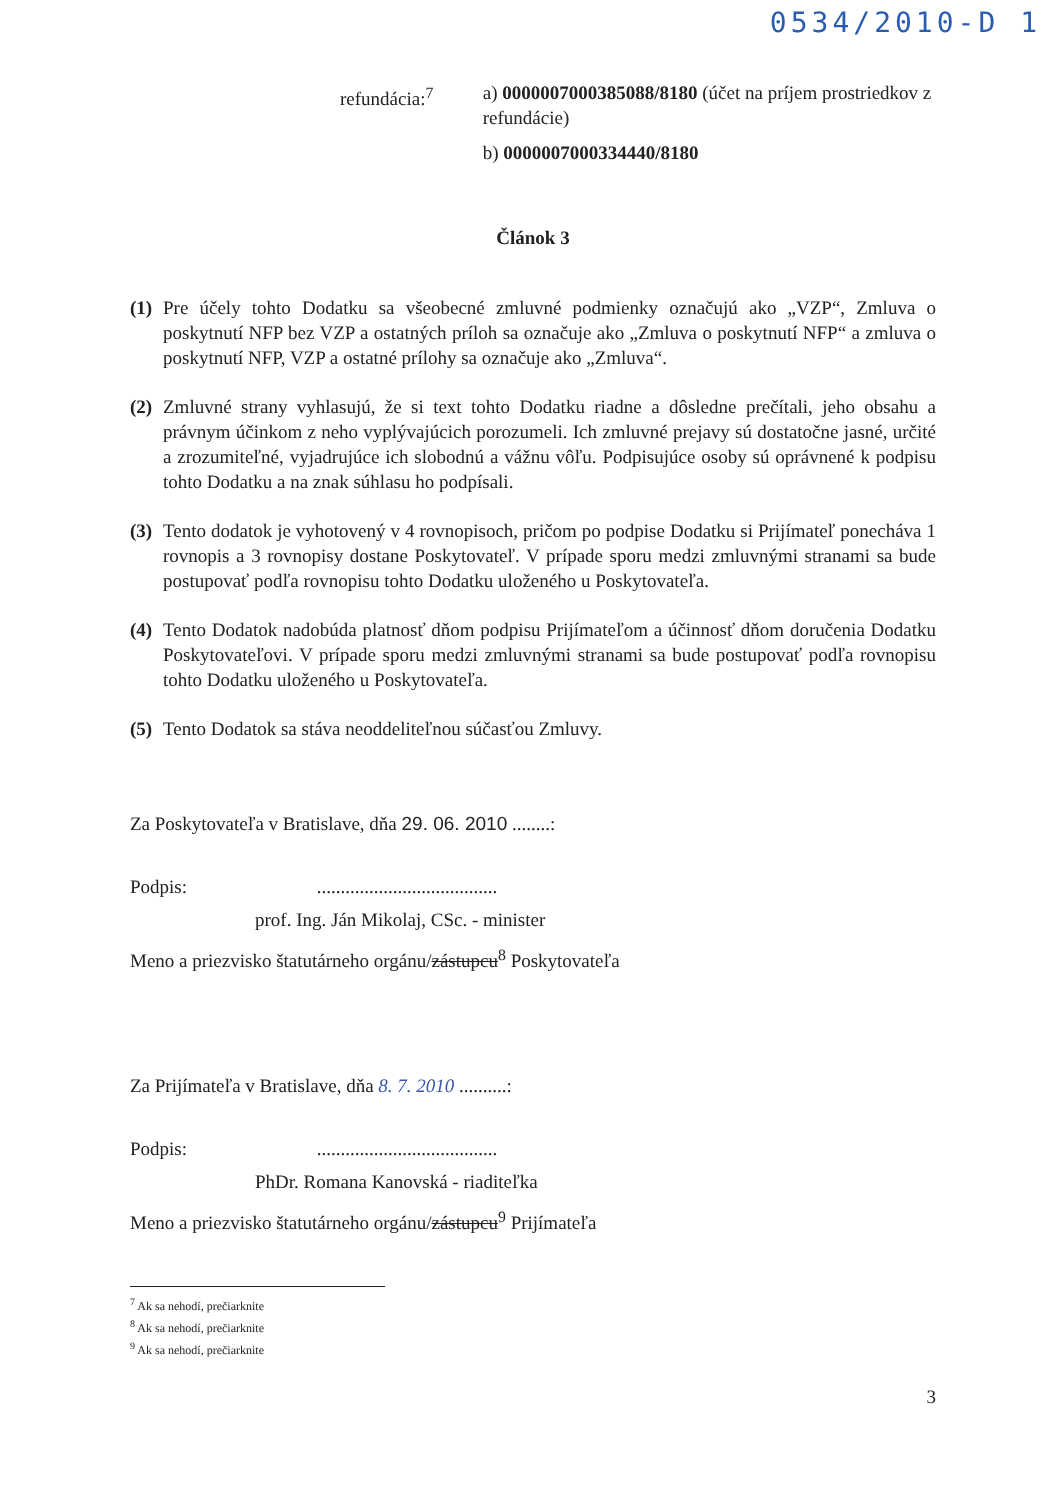0534/2010-D 1
refundácia:<sup>7</sup> a) 0000007000385088/8180 (účet na príjem prostriedkov z refundácie)
b) 0000007000334440/8180
Článok 3
(1) Pre účely tohto Dodatku sa všeobecné zmluvné podmienky označujú ako „VZP“, Zmluva o poskytnutí NFP bez VZP a ostatných príloh sa označuje ako „Zmluva o poskytnutí NFP“ a zmluva o poskytnutí NFP, VZP a ostatné prílohy sa označuje ako „Zmluva“.
(2) Zmluvné strany vyhlasujú, že si text tohto Dodatku riadne a dôsledne prečítali, jeho obsahu a právnym účinkom z neho vyplývajúcich porozumeli. Ich zmluvné prejavy sú dostatočne jasné, určité a zrozumiteľné, vyjadrujúce ich slobodnú a vážnu vôľu. Podpisujúce osoby sú oprávnené k podpisu tohto Dodatku a na znak súhlasu ho podpísali.
(3) Tento dodatok je vyhotovený v 4 rovnopisoch, pričom po podpise Dodatku si Prijímateľ ponecháva 1 rovnopis a 3 rovnopisy dostane Poskytovateľ. V prípade sporu medzi zmluvnými stranami sa bude postupovať podľa rovnopisu tohto Dodatku uloženého u Poskytovateľa.
(4) Tento Dodatok nadobúda platnosť dňom podpisu Prijímateľom a účinnosť dňom doručenia Dodatku Poskytovateľovi. V prípade sporu medzi zmluvnými stranami sa bude postupovať podľa rovnopisu tohto Dodatku uloženého u Poskytovateľa.
(5) Tento Dodatok sa stáva neoddeliteľnou súčasťou Zmluvy.
Za Poskytovateľa v Bratislave, dňa 29. 06. 2010 ........:
Podpis: ......................................
prof. Ing. Ján Mikolaj, CSc. - minister
Meno a priezvisko štatutárneho orgánu/zástupcu<sup>8</sup> Poskytovateľa
Za Prijímateľa v Bratislave, dňa 8. 7. 2010 ..........:
Podpis: ......................................
PhDr. Romana Kanovská - riaditeľka
Meno a priezvisko štatutárneho orgánu/zástupcu<sup>9</sup> Prijímateľa
<sup>7</sup> Ak sa nehodí, prečiarknite
<sup>8</sup> Ak sa nehodí, prečiarknite
<sup>9</sup> Ak sa nehodí, prečiarknite
3